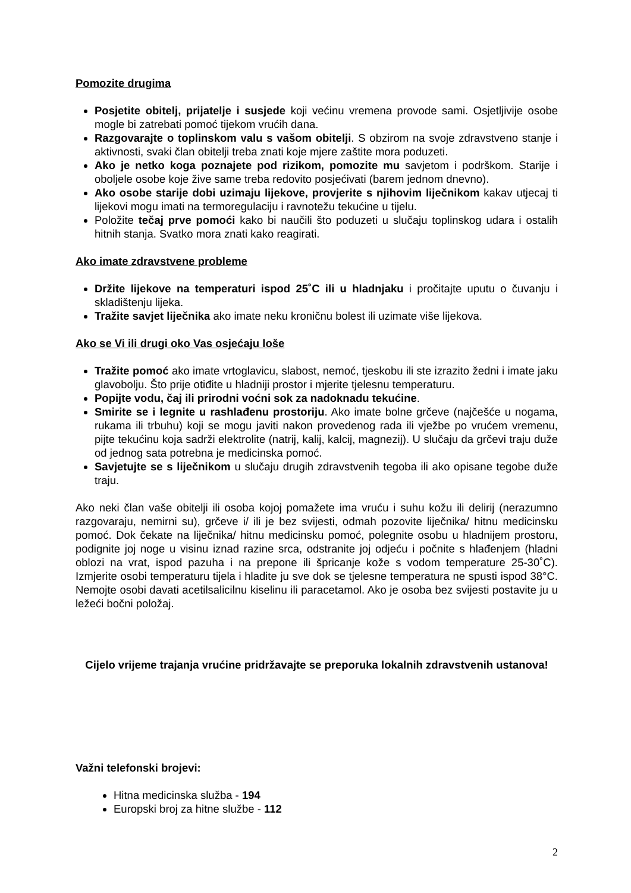Pomozite drugima
Posjetite obitelj, prijatelje i susjede koji većinu vremena provode sami. Osjetljivije osobe mogle bi zatrebati pomoć tijekom vrućih dana.
Razgovarajte o toplinskom valu s vašom obitelji. S obzirom na svoje zdravstveno stanje i aktivnosti, svaki član obitelji treba znati koje mjere zaštite mora poduzeti.
Ako je netko koga poznajete pod rizikom, pomozite mu savjetom i podrškom. Starije i oboljele osobe koje žive same treba redovito posjećivati (barem jednom dnevno).
Ako osobe starije dobi uzimaju lijekove, provjerite s njihovim liječnikom kakav utjecaj ti lijekovi mogu imati na termoregulaciju i ravnotežu tekućine u tijelu.
Položite tečaj prve pomoći kako bi naučili što poduzeti u slučaju toplinskog udara i ostalih hitnih stanja. Svatko mora znati kako reagirati.
Ako imate zdravstvene probleme
Držite lijekove na temperaturi ispod 25˚C ili u hladnjaku i pročitajte uputu o čuvanju i skladištenju lijeka.
Tražite savjet liječnika ako imate neku kroničnu bolest ili uzimate više lijekova.
Ako se Vi ili drugi oko Vas osjećaju loše
Tražite pomoć ako imate vrtoglavicu, slabost, nemoć, tjeskobu ili ste izrazito žedni i imate jaku glavobolju. Što prije otiđite u hladniji prostor i mjerite tjelesnu temperaturu.
Popijte vodu, čaj ili prirodni voćni sok za nadoknadu tekućine.
Smirite se i legnite u rashlađenu prostoriju. Ako imate bolne grčeve (najčešće u nogama, rukama ili trbuhu) koji se mogu javiti nakon provedenog rada ili vježbe po vrućem vremenu, pijte tekućinu koja sadrži elektrolite (natrij, kalij, kalcij, magnezij). U slučaju da grčevi traju duže od jednog sata potrebna je medicinska pomoć.
Savjetujte se s liječnikom u slučaju drugih zdravstvenih tegoba ili ako opisane tegobe duže traju.
Ako neki član vaše obitelji ili osoba kojoj pomažete ima vruću i suhu kožu ili delirij (nerazumno razgovaraju, nemirni su), grčeve i/ ili je bez svijesti, odmah pozovite liječnika/ hitnu medicinsku pomoć. Dok čekate na liječnika/ hitnu medicinsku pomoć, polegnite osobu u hladnijem prostoru, podignite joj noge u visinu iznad razine srca, odstranite joj odjeću i počnite s hlađenjem (hladni oblozi na vrat, ispod pazuha i na prepone ili špricanje kože s vodom temperature 25-30˚C). Izmjerite osobi temperaturu tijela i hladite ju sve dok se tjelesne temperatura ne spusti ispod 38°C. Nemojte osobi davati acetilsalicilnu kiselinu ili paracetamol. Ako je osoba bez svijesti postavite ju u ležeći bočni položaj.
Cijelo vrijeme trajanja vrućine pridržavajte se preporuka lokalnih zdravstvenih ustanova!
Važni telefonski brojevi:
Hitna medicinska služba - 194
Europski broj za hitne službe - 112
2